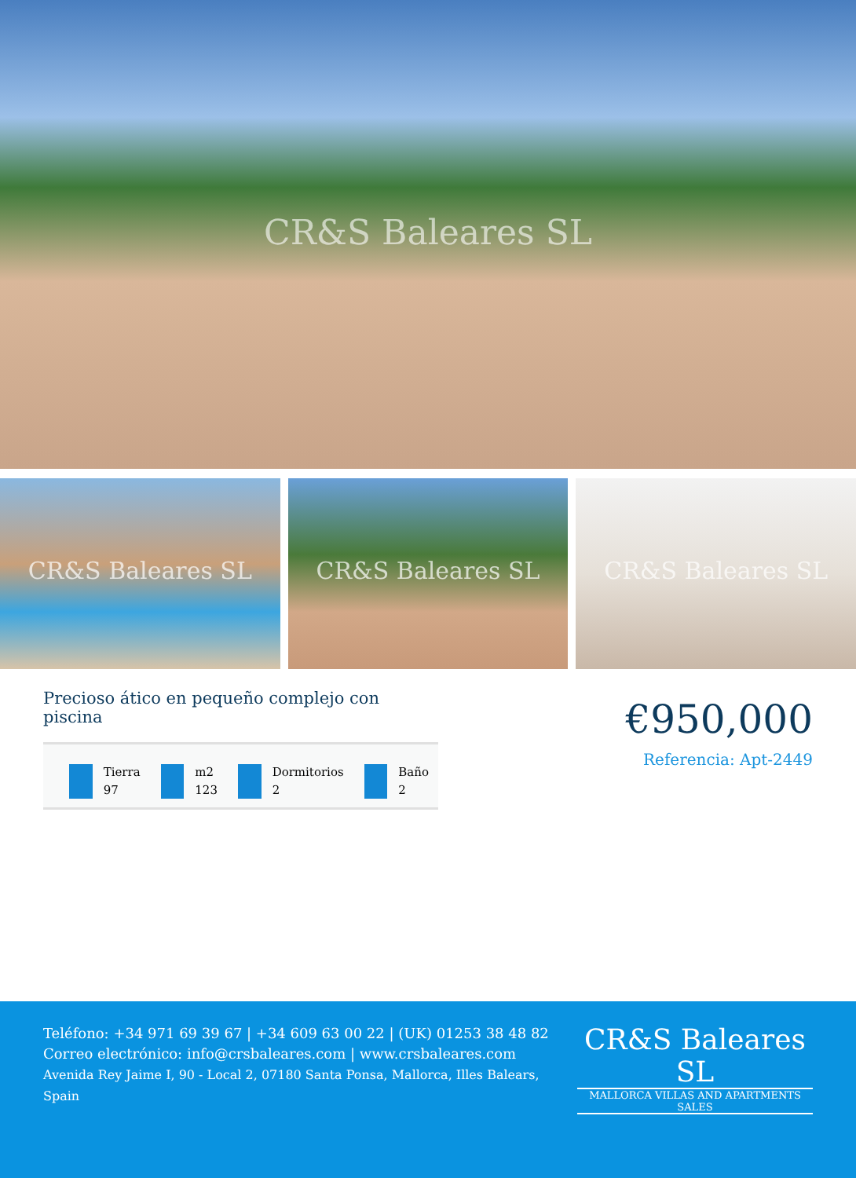CR&S Baleares SL
CR&S Baleares SL CR&S Baleares SL CR&S Baleares SL
Precioso ático en pequeño complejo con piscina
Tierra
97
m2
123
Dormitorios
2
Baño
2
€950,000
Referencia: Apt-2449
Teléfono: +34 971 69 39 67 | +34 609 63 00 22 | (UK) 01253 38 48 82
Correo electrónico: info@crsbaleares.com | www.crsbaleares.com
Avenida Rey Jaime I, 90 - Local 2, 07180 Santa Ponsa, Mallorca, Illes Balears, Spain
CR&S Baleares SL
MALLORCA VILLAS AND APARTMENTS SALES